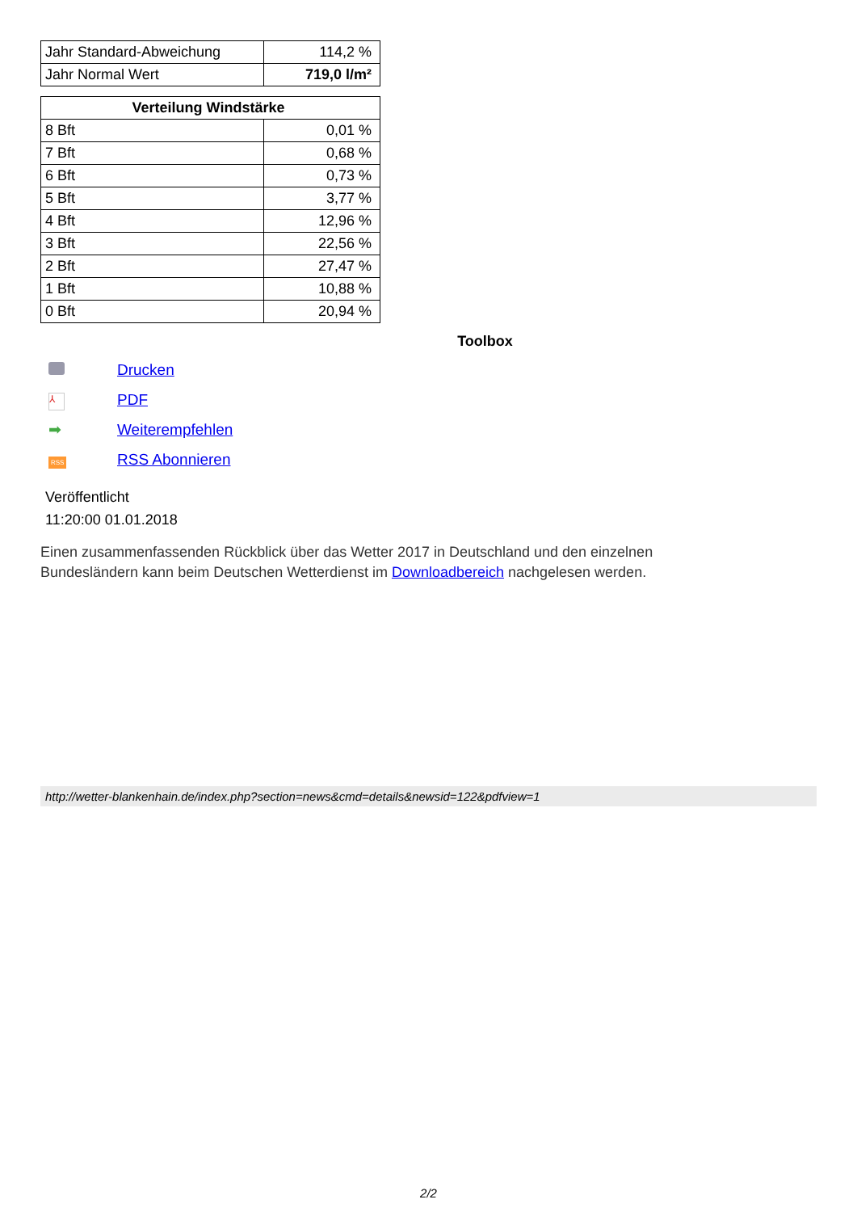| Jahr Standard-Abweichung | 114,2 % |
| Jahr Normal Wert | 719,0 l/m² |
| Verteilung Windstärke | |
| --- | --- |
| 8 Bft | 0,01 % |
| 7 Bft | 0,68 % |
| 6 Bft | 0,73 % |
| 5 Bft | 3,77 % |
| 4 Bft | 12,96 % |
| 3 Bft | 22,56 % |
| 2 Bft | 27,47 % |
| 1 Bft | 10,88 % |
| 0 Bft | 20,94 % |
Toolbox
Drucken
⅄ PDF
➡ Weiterempfehlen
RSS RSS Abonnieren
Veröffentlicht
11:20:00 01.01.2018
Einen zusammenfassenden Rückblick über das Wetter 2017 in Deutschland und den einzelnen
Bundesländern kann beim Deutschen Wetterdienst im Downloadbereich nachgelesen werden.
http://wetter-blankenhain.de/index.php?section=news&cmd=details&newsid=122&pdfview=1
2/2